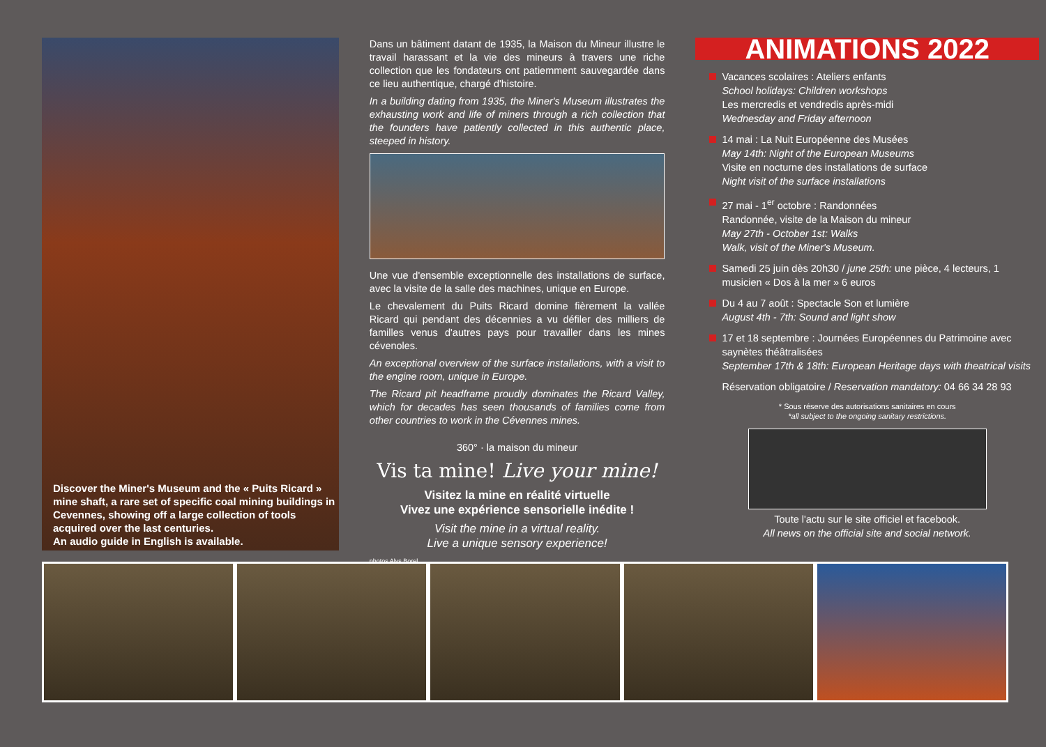Discover the Miner's Museum and the « Puits Ricard » mine shaft, a rare set of specific coal mining buildings in Cevennes, showing off a large collection of tools acquired over the last centuries.
An audio guide in English is available.
Dans un bâtiment datant de 1935, la Maison du Mineur illustre le travail harassant et la vie des mineurs à travers une riche collection que les fondateurs ont patiemment sauvegardée dans ce lieu authentique, chargé d'histoire.
In a building dating from 1935, the Miner's Museum illustrates the exhausting work and life of miners through a rich collection that the founders have patiently collected in this authentic place, steeped in history.
Une vue d'ensemble exceptionnelle des installations de surface, avec la visite de la salle des machines, unique en Europe.
Le chevalement du Puits Ricard domine fièrement la vallée Ricard qui pendant des décennies a vu défiler des milliers de familles venus d'autres pays pour travailler dans les mines cévenoles.
An exceptional overview of the surface installations, with a visit to the engine room, unique in Europe.
The Ricard pit headframe proudly dominates the Ricard Valley, which for decades has seen thousands of families come from other countries to work in the Cévennes mines.
360° · la maison du mineur
Vis ta mine! Live your mine!
Visitez la mine en réalité virtuelle
Vivez une expérience sensorielle inédite !
Visit the mine in a virtual reality.
Live a unique sensory experience!
photos Alys Borel
ANIMATIONS 2022
Vacances scolaires : Ateliers enfants
School holidays: Children workshops
Les mercredis et vendredis après-midi
Wednesday and Friday afternoon
14 mai : La Nuit Européenne des Musées
May 14th: Night of the European Museums
Visite en nocturne des installations de surface
Night visit of the surface installations
27 mai - 1<sup>er</sup> octobre : Randonnées
Randonnée, visite de la Maison du mineur
May 27th - October 1st: Walks
Walk, visit of the Miner's Museum.
Samedi 25 juin dès 20h30 / june 25th: une pièce, 4 lecteurs, 1 musicien « Dos à la mer » 6 euros
Du 4 au 7 août : Spectacle Son et lumière
August 4th - 7th: Sound and light show
17 et 18 septembre : Journées Européennes du Patrimoine avec saynètes théâtralisées
September 17th & 18th: European Heritage days with theatrical visits
Réservation obligatoire / Reservation mandatory: 04 66 34 28 93
* Sous réserve des autorisations sanitaires en cours
*all subject to the ongoing sanitary restrictions.
Toute l'actu sur le site officiel et facebook.
All news on the official site and social network.